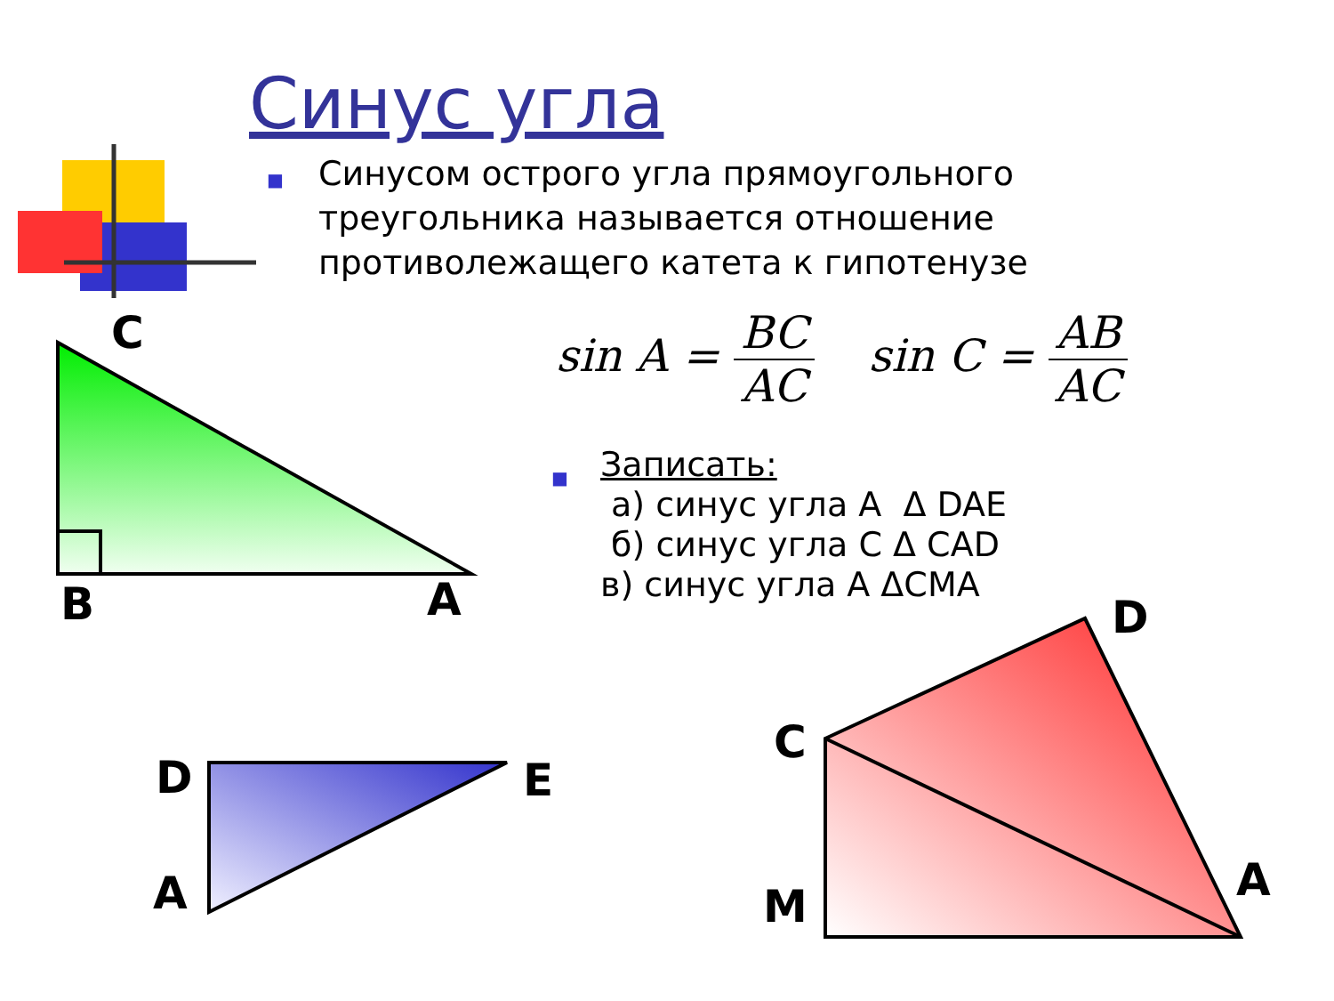Синус угла
■
Синусом острого угла прямоугольного треугольника называется отношение противолежащего катета к гипотенузе
sin A = BC AC sin C = AB AC
■
Записать:
а) синус угла А Δ DAE
б) синус угла С Δ CAD
в) синус угла А ΔCMA
C
B A
D E
A
D
C
A
M